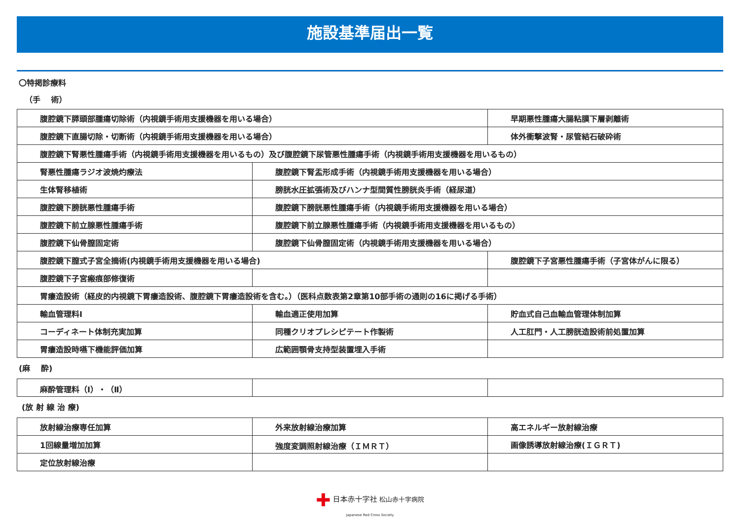施設基準届出一覧
〇特掲診療料
（手　 術）
| 腹腔鏡下膵頭部腫瘍切除術（内視鏡手術用支援機器を用いる場合） | | 早期悪性腫瘍大腸粘膜下層剥離術 |
| 腹腔鏡下直腸切除・切断術（内視鏡手術用支援機器を用いる場合） | | 体外衝撃波腎・尿管結石破砕術 |
| 腹腔鏡下腎悪性腫瘍手術（内視鏡手術用支援機器を用いるもの）及び腹腔鏡下尿管悪性腫瘍手術（内視鏡手術用支援機器を用いるもの） | | |
| 腎悪性腫瘍ラジオ波焼灼療法 | 腹腔鏡下腎盂形成手術（内視鏡手術用支援機器を用いる場合） | |
| 生体腎移植術 | 膀胱水圧拡張術及びハンナ型間質性膀胱炎手術（経尿道） | |
| 腹腔鏡下膀胱悪性腫瘍手術 | 腹腔鏡下膀胱悪性腫瘍手術（内視鏡手術用支援機器を用いる場合） | |
| 腹腔鏡下前立腺悪性腫瘍手術 | 腹腔鏡下前立腺悪性腫瘍手術（内視鏡手術用支援機器を用いるもの） | |
| 腹腔鏡下仙骨膣固定術 | 腹腔鏡下仙骨膣固定術（内視鏡手術用支援機器を用いる場合） | |
| 腹腔鏡下膣式子宮全摘術(内視鏡手術用支援機器を用いる場合) | | 腹腔鏡下子宮悪性腫瘍手術（子宮体がんに限る） |
| 腹腔鏡下子宮瘢痕部修復術 | | |
| 胃瘻造設術（経皮的内視鏡下胃瘻造設術、腹腔鏡下胃瘻造設術を含む。）（医科点数表第2章第10部手術の通則の16に掲げる手術） | | |
| 輸血管理料Ⅰ | 輸血適正使用加算 | 貯血式自己血輸血管理体制加算 |
| コーディネート体制充実加算 | 同種クリオプレシピテート作製術 | 人工肛門・人工膀胱造設術前処置加算 |
| 胃瘻造設時嚥下機能評価加算 | 広範囲顎骨支持型装置埋入手術 | |
(麻　 酔)
| 麻酔管理料（Ⅰ）・（Ⅱ） | | |
(放 射 線 治 療)
| 放射線治療専任加算 | 外来放射線治療加算 | 高エネルギー放射線治療 |
| 1回線量増加加算 | 強度変調照射線治療（ＩＭＲＴ） | 画像誘導放射線治療(ＩＧＲＴ) |
| 定位放射線治療 | | |
✚ 日本赤十字社 松山赤十字病院
Japanese Red Cross Society